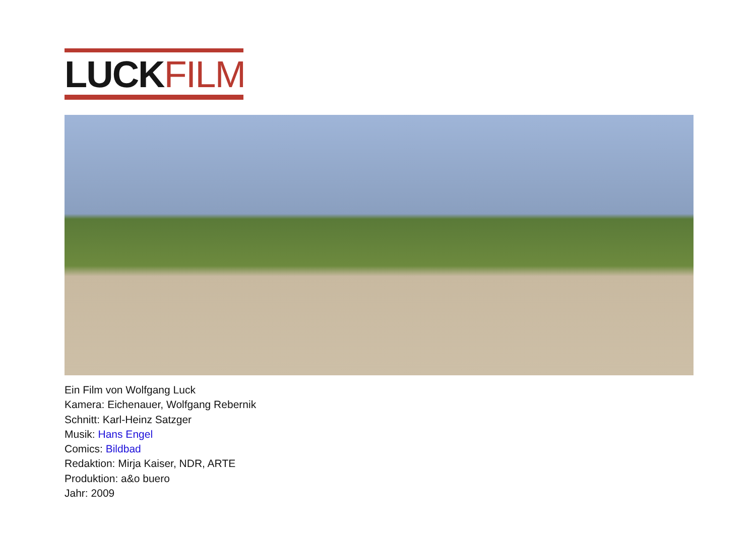LUCK FILM
Ein Film von Wolfgang Luck
Kamera: Eichenauer, Wolfgang Rebernik
Schnitt: Karl-Heinz Satzger
Musik: Hans Engel
Comics: Bildbad
Redaktion: Mirja Kaiser, NDR, ARTE
Produktion: a&o buero
Jahr: 2009